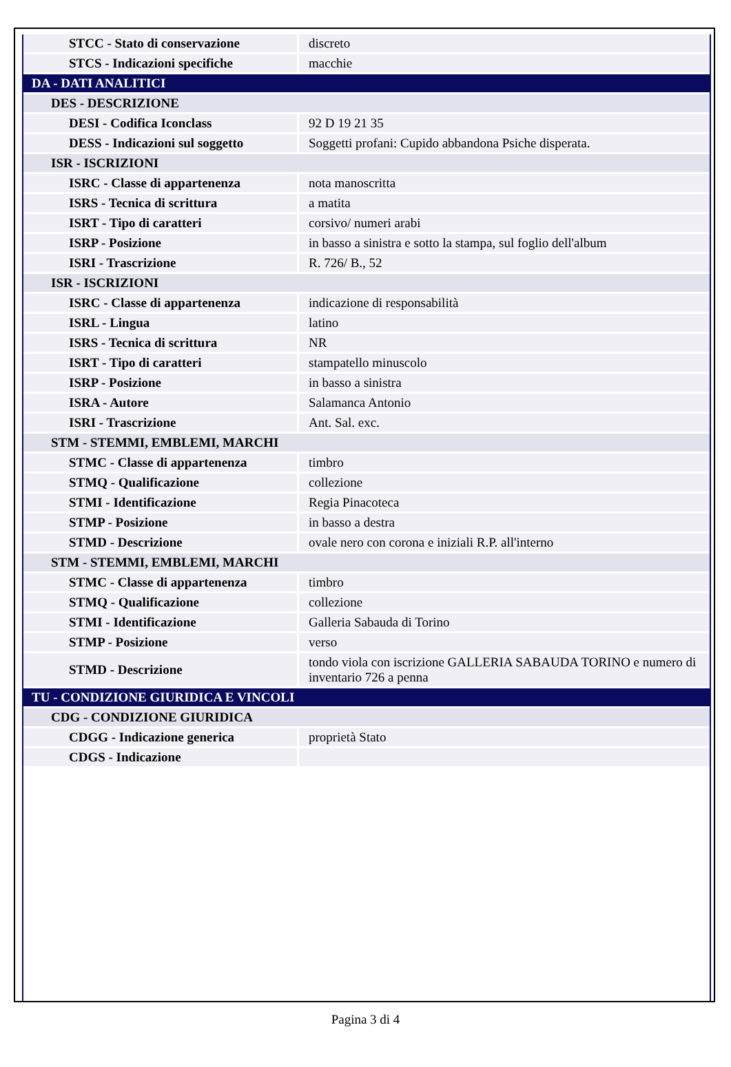| STCC - Stato di conservazione | discreto |
| STCS - Indicazioni specifiche | macchie |
| DA - DATI ANALITICI | |
| DES - DESCRIZIONE | |
| DESI - Codifica Iconclass | 92 D 19 21 35 |
| DESS - Indicazioni sul soggetto | Soggetti profani: Cupido abbandona Psiche disperata. |
| ISR - ISCRIZIONI | |
| ISRC - Classe di appartenenza | nota manoscritta |
| ISRS - Tecnica di scrittura | a matita |
| ISRT - Tipo di caratteri | corsivo/ numeri arabi |
| ISRP - Posizione | in basso a sinistra e sotto la stampa, sul foglio dell'album |
| ISRI - Trascrizione | R. 726/ B., 52 |
| ISR - ISCRIZIONI | |
| ISRC - Classe di appartenenza | indicazione di responsabilità |
| ISRL - Lingua | latino |
| ISRS - Tecnica di scrittura | NR |
| ISRT - Tipo di caratteri | stampatello minuscolo |
| ISRP - Posizione | in basso a sinistra |
| ISRA - Autore | Salamanca Antonio |
| ISRI - Trascrizione | Ant. Sal. exc. |
| STM - STEMMI, EMBLEMI, MARCHI | |
| STMC - Classe di appartenenza | timbro |
| STMQ - Qualificazione | collezione |
| STMI - Identificazione | Regia Pinacoteca |
| STMP - Posizione | in basso a destra |
| STMD - Descrizione | ovale nero con corona e iniziali R.P. all'interno |
| STM - STEMMI, EMBLEMI, MARCHI | |
| STMC - Classe di appartenenza | timbro |
| STMQ - Qualificazione | collezione |
| STMI - Identificazione | Galleria Sabauda di Torino |
| STMP - Posizione | verso |
| STMD - Descrizione | tondo viola con iscrizione GALLERIA SABAUDA TORINO e numero di inventario 726 a penna |
| TU - CONDIZIONE GIURIDICA E VINCOLI | |
| CDG - CONDIZIONE GIURIDICA | |
| CDGG - Indicazione generica | proprietà Stato |
| CDGS - Indicazione | |
Pagina 3 di 4